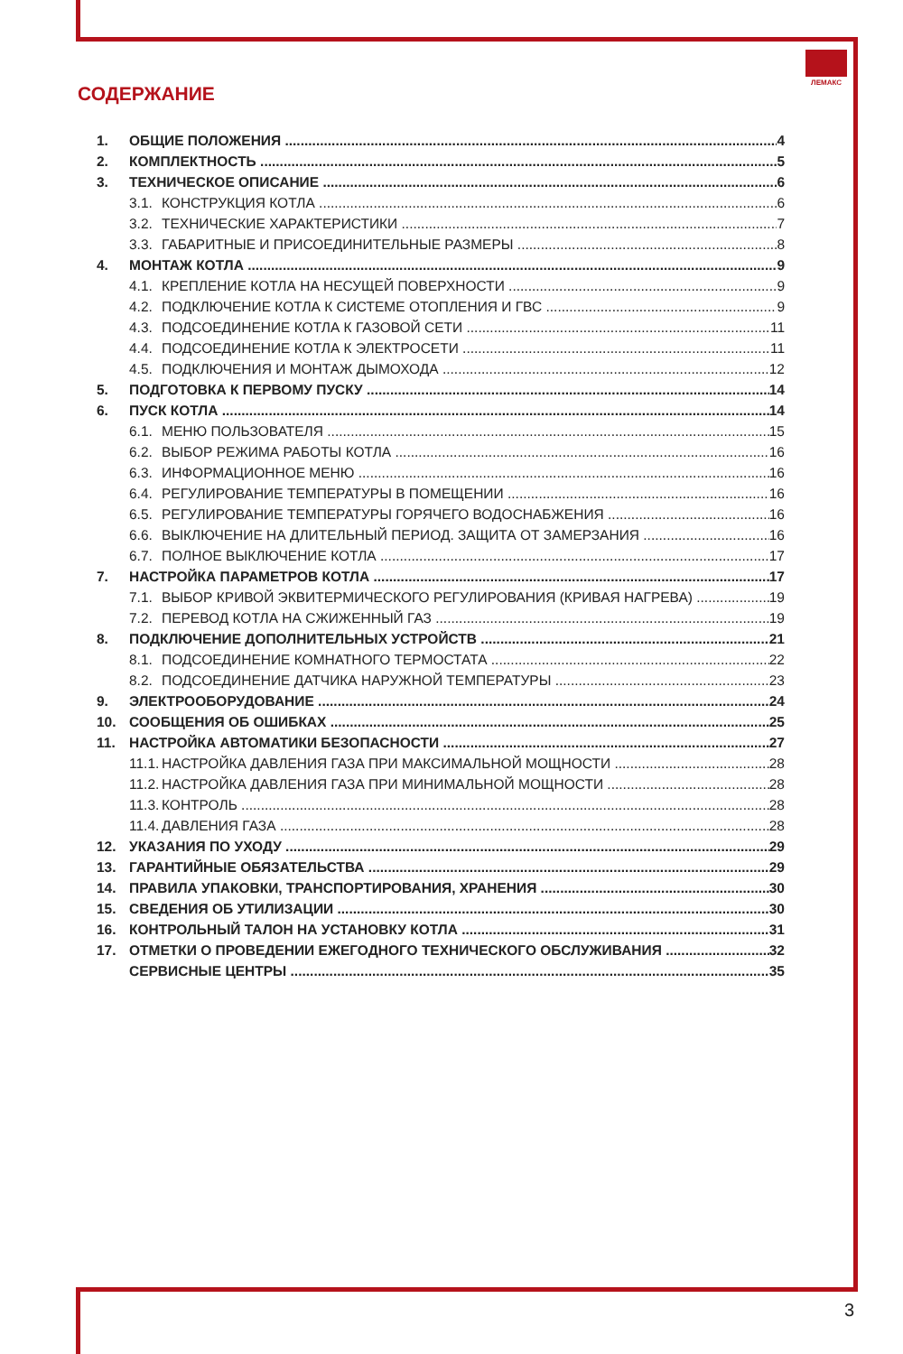ЛЕМАКС
СОДЕРЖАНИЕ
1. ОБЩИЕ ПОЛОЖЕНИЯ 4
2. КОМПЛЕКТНОСТЬ 5
3. ТЕХНИЧЕСКОЕ ОПИСАНИЕ 6
3.1. КОНСТРУКЦИЯ КОТЛА 6
3.2. ТЕХНИЧЕСКИЕ ХАРАКТЕРИСТИКИ 7
3.3. ГАБАРИТНЫЕ И ПРИСОЕДИНИТЕЛЬНЫЕ РАЗМЕРЫ 8
4. МОНТАЖ КОТЛА 9
4.1. КРЕПЛЕНИЕ КОТЛА НА НЕСУЩЕЙ ПОВЕРХНОСТИ 9
4.2. ПОДКЛЮЧЕНИЕ КОТЛА К СИСТЕМЕ ОТОПЛЕНИЯ И ГВС 9
4.3. ПОДСОЕДИНЕНИЕ КОТЛА К ГАЗОВОЙ СЕТИ 11
4.4. ПОДСОЕДИНЕНИЕ КОТЛА К ЭЛЕКТРОСЕТИ 11
4.5. ПОДКЛЮЧЕНИЯ И МОНТАЖ ДЫМОХОДА 12
5. ПОДГОТОВКА К ПЕРВОМУ ПУСКУ 14
6. ПУСК КОТЛА 14
6.1. МЕНЮ ПОЛЬЗОВАТЕЛЯ 15
6.2. ВЫБОР РЕЖИМА РАБОТЫ КОТЛА 16
6.3. ИНФОРМАЦИОННОЕ МЕНЮ 16
6.4. РЕГУЛИРОВАНИЕ ТЕМПЕРАТУРЫ В ПОМЕЩЕНИИ 16
6.5. РЕГУЛИРОВАНИЕ ТЕМПЕРАТУРЫ ГОРЯЧЕГО ВОДОСНАБЖЕНИЯ 16
6.6. ВЫКЛЮЧЕНИЕ НА ДЛИТЕЛЬНЫЙ ПЕРИОД. ЗАЩИТА ОТ ЗАМЕРЗАНИЯ 16
6.7. ПОЛНОЕ ВЫКЛЮЧЕНИЕ КОТЛА 17
7. НАСТРОЙКА ПАРАМЕТРОВ КОТЛА 17
7.1. ВЫБОР КРИВОЙ ЭКВИТЕРМИЧЕСКОГО РЕГУЛИРОВАНИЯ (КРИВАЯ НАГРЕВА) 19
7.2. ПЕРЕВОД КОТЛА НА СЖИЖЕННЫЙ ГАЗ 19
8. ПОДКЛЮЧЕНИЕ ДОПОЛНИТЕЛЬНЫХ УСТРОЙСТВ 21
8.1. ПОДСОЕДИНЕНИЕ КОМНАТНОГО ТЕРМОСТАТА 22
8.2. ПОДСОЕДИНЕНИЕ ДАТЧИКА НАРУЖНОЙ ТЕМПЕРАТУРЫ 23
9. ЭЛЕКТРООБОРУДОВАНИЕ 24
10. СООБЩЕНИЯ ОБ ОШИБКАХ 25
11. НАСТРОЙКА АВТОМАТИКИ БЕЗОПАСНОСТИ 27
11.1. НАСТРОЙКА ДАВЛЕНИЯ ГАЗА ПРИ МАКСИМАЛЬНОЙ МОЩНОСТИ 28
11.2. НАСТРОЙКА ДАВЛЕНИЯ ГАЗА ПРИ МИНИМАЛЬНОЙ МОЩНОСТИ 28
11.3. КОНТРОЛЬ 28
11.4. ДАВЛЕНИЯ ГАЗА 28
12. УКАЗАНИЯ ПО УХОДУ 29
13. ГАРАНТИЙНЫЕ ОБЯЗАТЕЛЬСТВА 29
14. ПРАВИЛА УПАКОВКИ, ТРАНСПОРТИРОВАНИЯ, ХРАНЕНИЯ 30
15. СВЕДЕНИЯ ОБ УТИЛИЗАЦИИ 30
16. КОНТРОЛЬНЫЙ ТАЛОН НА УСТАНОВКУ КОТЛА 31
17. ОТМЕТКИ О ПРОВЕДЕНИИ ЕЖЕГОДНОГО ТЕХНИЧЕСКОГО ОБСЛУЖИВАНИЯ 32
СЕРВИСНЫЕ ЦЕНТРЫ 35
3